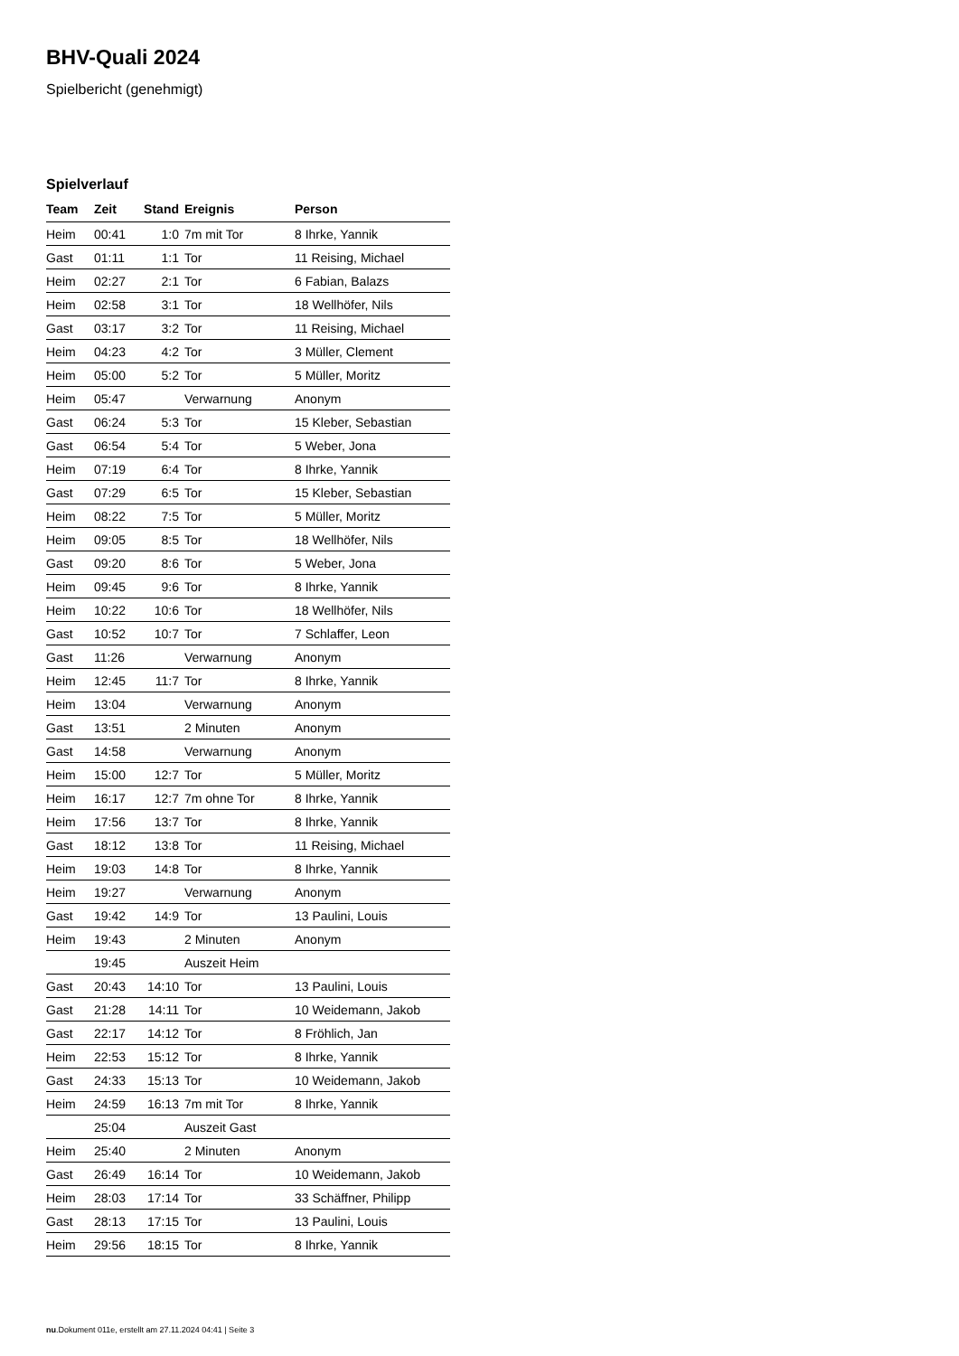BHV-Quali 2024
Spielbericht (genehmigt)
Spielverlauf
| Team | Zeit | Stand | Ereignis | Person |
| --- | --- | --- | --- | --- |
| Heim | 00:41 | 1:0 | 7m mit Tor | 8 Ihrke, Yannik |
| Gast | 01:11 | 1:1 | Tor | 11 Reising, Michael |
| Heim | 02:27 | 2:1 | Tor | 6 Fabian, Balazs |
| Heim | 02:58 | 3:1 | Tor | 18 Wellhöfer, Nils |
| Gast | 03:17 | 3:2 | Tor | 11 Reising, Michael |
| Heim | 04:23 | 4:2 | Tor | 3 Müller, Clement |
| Heim | 05:00 | 5:2 | Tor | 5 Müller, Moritz |
| Heim | 05:47 | | Verwarnung | Anonym |
| Gast | 06:24 | 5:3 | Tor | 15 Kleber, Sebastian |
| Gast | 06:54 | 5:4 | Tor | 5 Weber, Jona |
| Heim | 07:19 | 6:4 | Tor | 8 Ihrke, Yannik |
| Gast | 07:29 | 6:5 | Tor | 15 Kleber, Sebastian |
| Heim | 08:22 | 7:5 | Tor | 5 Müller, Moritz |
| Heim | 09:05 | 8:5 | Tor | 18 Wellhöfer, Nils |
| Gast | 09:20 | 8:6 | Tor | 5 Weber, Jona |
| Heim | 09:45 | 9:6 | Tor | 8 Ihrke, Yannik |
| Heim | 10:22 | 10:6 | Tor | 18 Wellhöfer, Nils |
| Gast | 10:52 | 10:7 | Tor | 7 Schlaffer, Leon |
| Gast | 11:26 | | Verwarnung | Anonym |
| Heim | 12:45 | 11:7 | Tor | 8 Ihrke, Yannik |
| Heim | 13:04 | | Verwarnung | Anonym |
| Gast | 13:51 | | 2 Minuten | Anonym |
| Gast | 14:58 | | Verwarnung | Anonym |
| Heim | 15:00 | 12:7 | Tor | 5 Müller, Moritz |
| Heim | 16:17 | 12:7 | 7m ohne Tor | 8 Ihrke, Yannik |
| Heim | 17:56 | 13:7 | Tor | 8 Ihrke, Yannik |
| Gast | 18:12 | 13:8 | Tor | 11 Reising, Michael |
| Heim | 19:03 | 14:8 | Tor | 8 Ihrke, Yannik |
| Heim | 19:27 | | Verwarnung | Anonym |
| Gast | 19:42 | 14:9 | Tor | 13 Paulini, Louis |
| Heim | 19:43 | | 2 Minuten | Anonym |
| | 19:45 | | Auszeit Heim | |
| Gast | 20:43 | 14:10 | Tor | 13 Paulini, Louis |
| Gast | 21:28 | 14:11 | Tor | 10 Weidemann, Jakob |
| Gast | 22:17 | 14:12 | Tor | 8 Fröhlich, Jan |
| Heim | 22:53 | 15:12 | Tor | 8 Ihrke, Yannik |
| Gast | 24:33 | 15:13 | Tor | 10 Weidemann, Jakob |
| Heim | 24:59 | 16:13 | 7m mit Tor | 8 Ihrke, Yannik |
| | 25:04 | | Auszeit Gast | |
| Heim | 25:40 | | 2 Minuten | Anonym |
| Gast | 26:49 | 16:14 | Tor | 10 Weidemann, Jakob |
| Heim | 28:03 | 17:14 | Tor | 33 Schäffner, Philipp |
| Gast | 28:13 | 17:15 | Tor | 13 Paulini, Louis |
| Heim | 29:56 | 18:15 | Tor | 8 Ihrke, Yannik |
nu.Dokument 011e, erstellt am 27.11.2024 04:41 | Seite 3